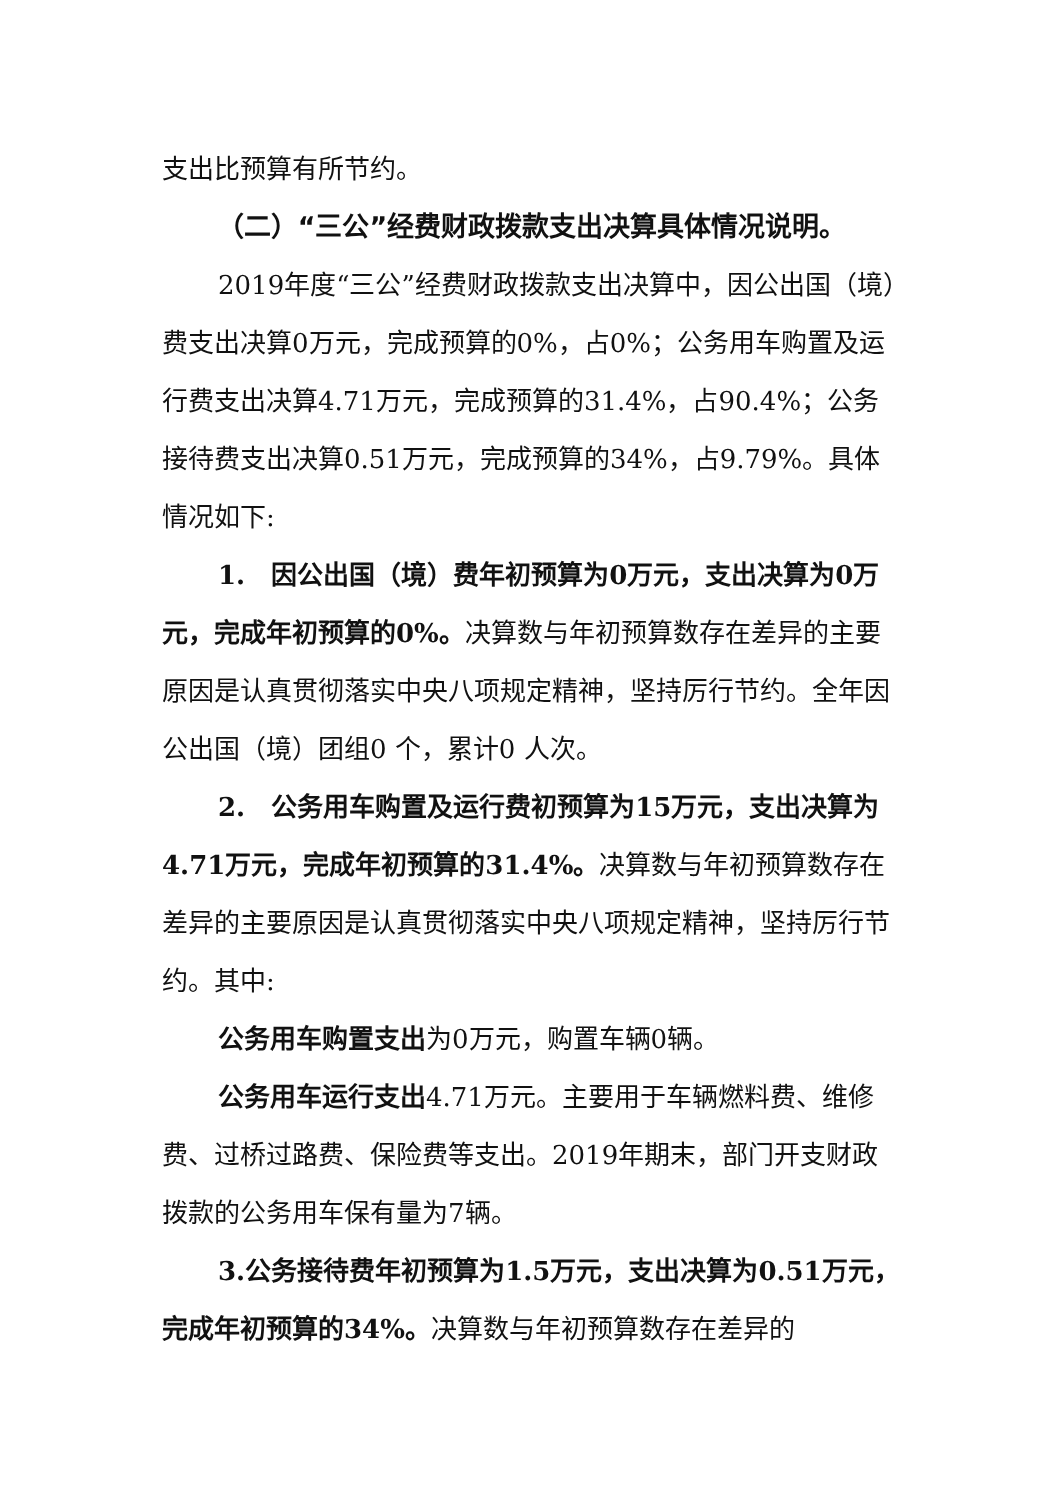支出比预算有所节约。
（二）“三公”经费财政拨款支出决算具体情况说明。
2019年度“三公”经费财政拨款支出决算中，因公出国（境）费支出决算0万元，完成预算的0%，占0%；公务用车购置及运行费支出决算4.71万元，完成预算的31.4%，占90.4%；公务接待费支出决算0.51万元，完成预算的34%，占9.79%。具体情况如下:
1.　因公出国（境）费年初预算为0万元，支出决算为0万元，完成年初预算的0%。决算数与年初预算数存在差异的主要原因是认真贯彻落实中央八项规定精神，坚持厉行节约。全年因公出国（境）团组0 个，累计0 人次。
2.　公务用车购置及运行费初预算为15万元，支出决算为4.71万元，完成年初预算的31.4%。决算数与年初预算数存在差异的主要原因是认真贯彻落实中央八项规定精神，坚持厉行节约。其中:
公务用车购置支出为0万元，购置车辆0辆。
公务用车运行支出4.71万元。主要用于车辆燃料费、维修费、过桥过路费、保险费等支出。2019年期末，部门开支财政拨款的公务用车保有量为7辆。
3.公务接待费年初预算为1.5万元，支出决算为0.51万元，完成年初预算的34%。决算数与年初预算数存在差异的